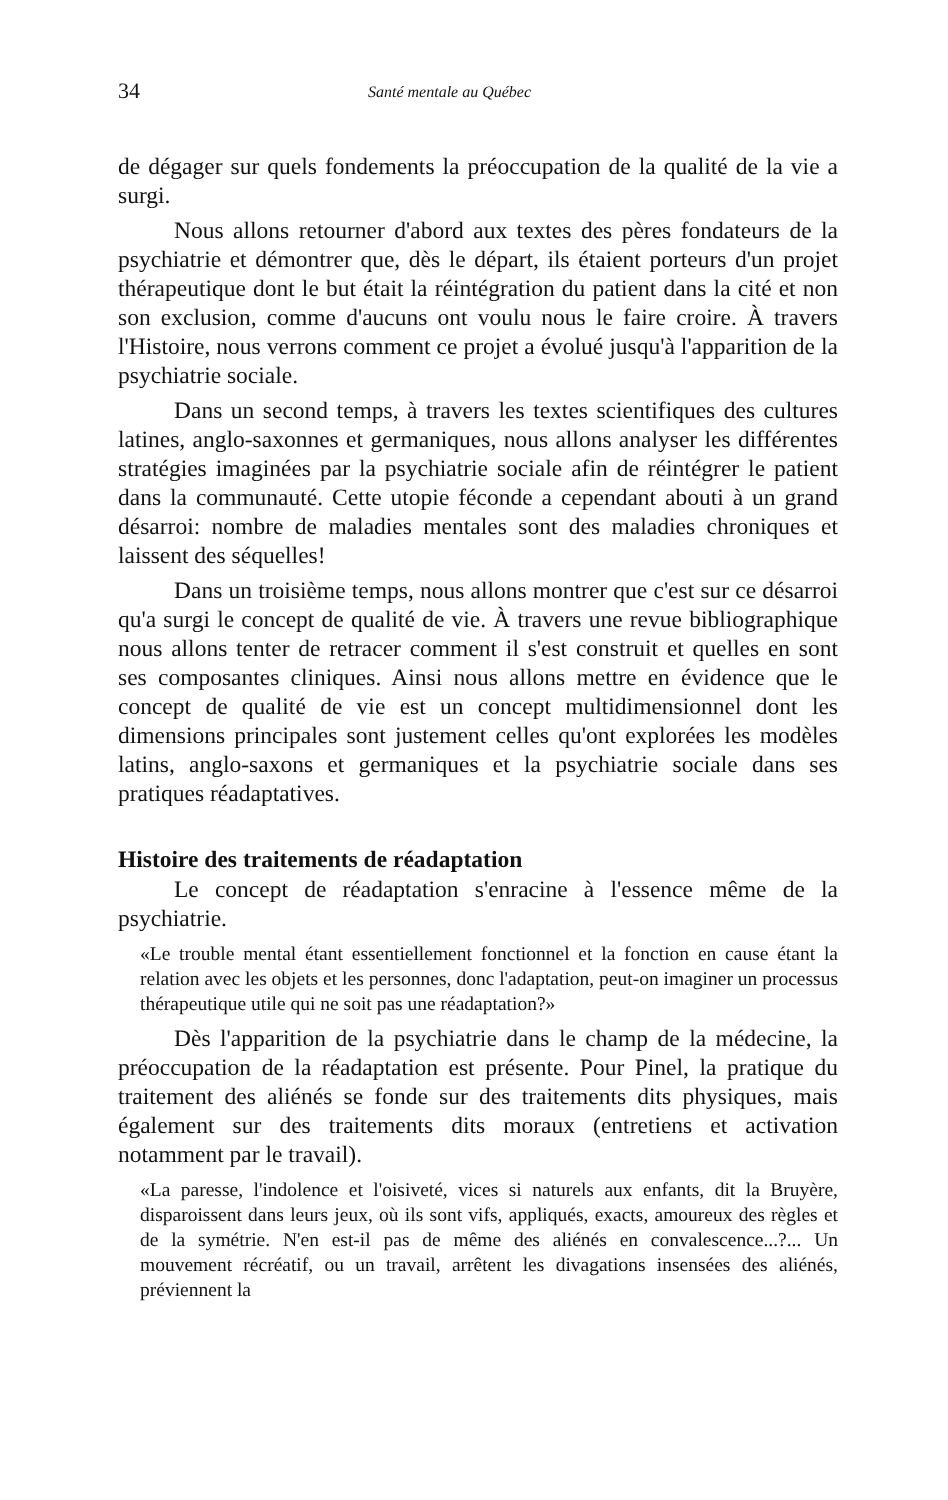34 Santé mentale au Québec
de dégager sur quels fondements la préoccupation de la qualité de la vie a surgi.
Nous allons retourner d'abord aux textes des pères fondateurs de la psychiatrie et démontrer que, dès le départ, ils étaient porteurs d'un projet thérapeutique dont le but était la réintégration du patient dans la cité et non son exclusion, comme d'aucuns ont voulu nous le faire croire. À travers l'Histoire, nous verrons comment ce projet a évolué jusqu'à l'apparition de la psychiatrie sociale.
Dans un second temps, à travers les textes scientifiques des cultures latines, anglo-saxonnes et germaniques, nous allons analyser les différentes stratégies imaginées par la psychiatrie sociale afin de réintégrer le patient dans la communauté. Cette utopie féconde a cependant abouti à un grand désarroi: nombre de maladies mentales sont des maladies chroniques et laissent des séquelles!
Dans un troisième temps, nous allons montrer que c'est sur ce désarroi qu'a surgi le concept de qualité de vie. À travers une revue bibliographique nous allons tenter de retracer comment il s'est construit et quelles en sont ses composantes cliniques. Ainsi nous allons mettre en évidence que le concept de qualité de vie est un concept multidimensionnel dont les dimensions principales sont justement celles qu'ont explorées les modèles latins, anglo-saxons et germaniques et la psychiatrie sociale dans ses pratiques réadaptatives.
Histoire des traitements de réadaptation
Le concept de réadaptation s'enracine à l'essence même de la psychiatrie.
«Le trouble mental étant essentiellement fonctionnel et la fonction en cause étant la relation avec les objets et les personnes, donc l'adaptation, peut-on imaginer un processus thérapeutique utile qui ne soit pas une réadaptation?»
Dès l'apparition de la psychiatrie dans le champ de la médecine, la préoccupation de la réadaptation est présente. Pour Pinel, la pratique du traitement des aliénés se fonde sur des traitements dits physiques, mais également sur des traitements dits moraux (entretiens et activation notamment par le travail).
«La paresse, l'indolence et l'oisiveté, vices si naturels aux enfants, dit la Bruyère, disparoissent dans leurs jeux, où ils sont vifs, appliqués, exacts, amoureux des règles et de la symétrie. N'en est-il pas de même des aliénés en convalescence...?... Un mouvement récréatif, ou un travail, arrêtent les divagations insensées des aliénés, préviennent la